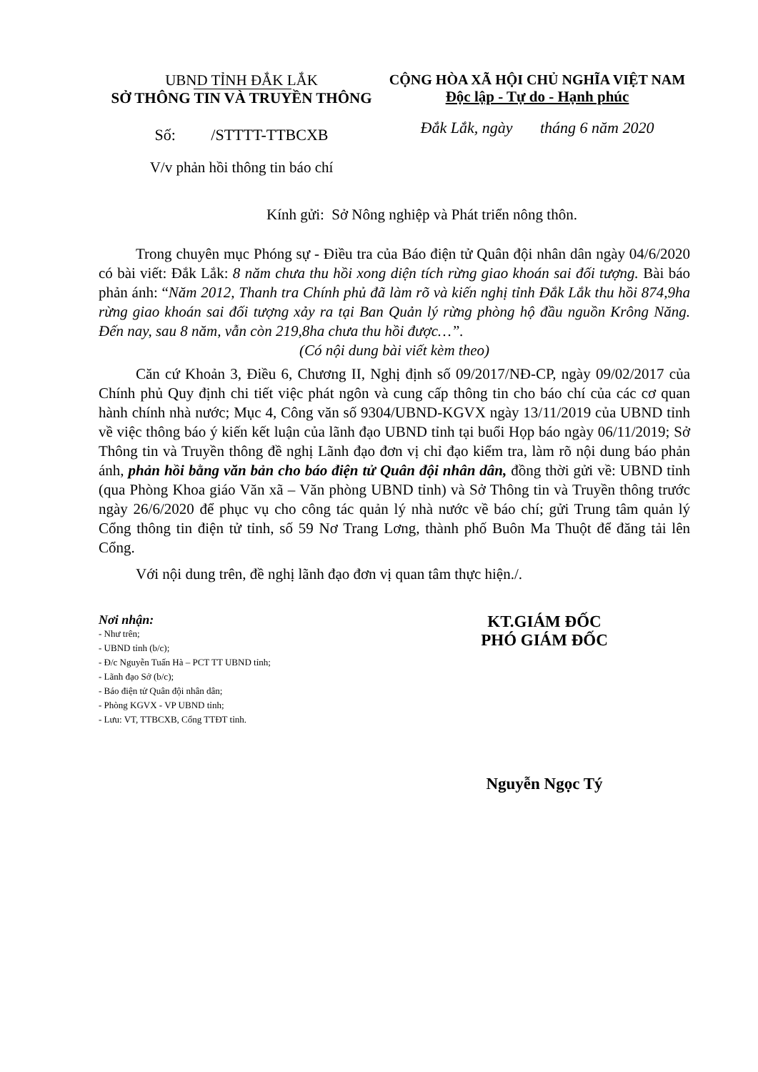UBND TỈNH ĐẮK LẮK
SỞ THÔNG TIN VÀ TRUYỀN THÔNG
Số: /STTTT-TTBCXB
V/v phản hồi thông tin báo chí
CỘNG HÒA XÃ HỘI CHỦ NGHĨA VIỆT NAM
Độc lập - Tự do - Hạnh phúc
Đắk Lắk, ngày tháng 6 năm 2020
Kính gửi: Sở Nông nghiệp và Phát triển nông thôn.
Trong chuyên mục Phóng sự - Điều tra của Báo điện tử Quân đội nhân dân ngày 04/6/2020 có bài viết: Đắk Lắk: 8 năm chưa thu hồi xong diện tích rừng giao khoán sai đối tượng. Bài báo phản ánh: “Năm 2012, Thanh tra Chính phủ đã làm rõ và kiến nghị tỉnh Đắk Lắk thu hồi 874,9ha rừng giao khoán sai đối tượng xảy ra tại Ban Quản lý rừng phòng hộ đầu nguồn Krông Năng. Đến nay, sau 8 năm, vẫn còn 219,8ha chưa thu hồi được…”.
(Có nội dung bài viết kèm theo)
Căn cứ Khoản 3, Điều 6, Chương II, Nghị định số 09/2017/NĐ-CP, ngày 09/02/2017 của Chính phủ Quy định chi tiết việc phát ngôn và cung cấp thông tin cho báo chí của các cơ quan hành chính nhà nước; Mục 4, Công văn số 9304/UBND-KGVX ngày 13/11/2019 của UBND tỉnh về việc thông báo ý kiến kết luận của lãnh đạo UBND tỉnh tại buổi Họp báo ngày 06/11/2019; Sở Thông tin và Truyền thông đề nghị Lãnh đạo đơn vị chỉ đạo kiểm tra, làm rõ nội dung báo phản ánh, phản hồi bằng văn bản cho báo điện tử Quân đội nhân dân, đồng thời gửi về: UBND tỉnh (qua Phòng Khoa giáo Văn xã – Văn phòng UBND tỉnh) và Sở Thông tin và Truyền thông trước ngày 26/6/2020 để phục vụ cho công tác quản lý nhà nước về báo chí; gửi Trung tâm quản lý Cổng thông tin điện tử tỉnh, số 59 Nơ Trang Lơng, thành phố Buôn Ma Thuột để đăng tải lên Cổng.
Với nội dung trên, đề nghị lãnh đạo đơn vị quan tâm thực hiện./.
Nơi nhận:
- Như trên;
- UBND tỉnh (b/c);
- Đ/c Nguyễn Tuấn Hà – PCT TT UBND tỉnh;
- Lãnh đạo Sở (b/c);
- Báo điện tử Quân đội nhân dân;
- Phòng KGVX - VP UBND tỉnh;
- Lưu: VT, TTBCXB, Cổng TTĐT tỉnh.
KT.GIÁM ĐỐC
PHÓ GIÁM ĐỐC
Nguyễn Ngọc Tý